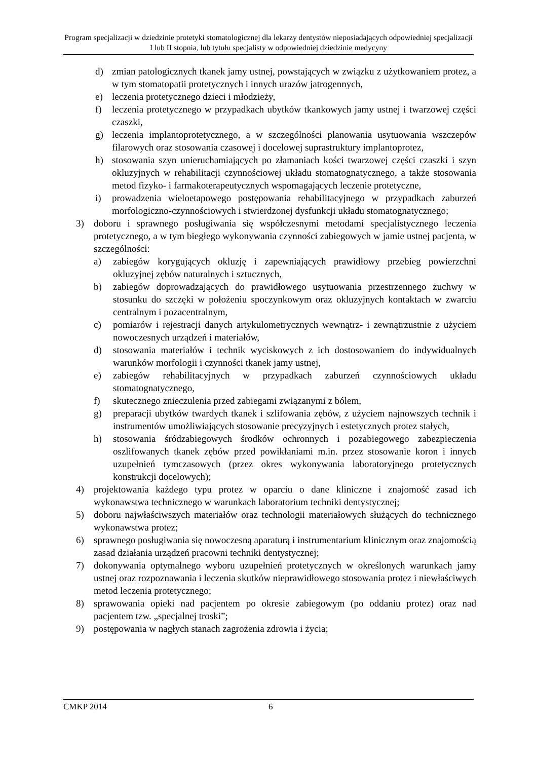Program specjalizacji w dziedzinie protetyki stomatologicznej dla lekarzy dentystów nieposiadających odpowiedniej specjalizacji I lub II stopnia, lub tytułu specjalisty w odpowiedniej dziedzinie medycyny
d) zmian patologicznych tkanek jamy ustnej, powstających w związku z użytkowaniem protez, a w tym stomatopatii protetycznych i innych urazów jatrogennych,
e) leczenia protetycznego dzieci i młodzieży,
f) leczenia protetycznego w przypadkach ubytków tkankowych jamy ustnej i twarzowej części czaszki,
g) leczenia implantoprotetycznego, a w szczególności planowania usytuowania wszczepów filarowych oraz stosowania czasowej i docelowej suprastruktury implantoprotez,
h) stosowania szyn unieruchamiających po złamaniach kości twarzowej części czaszki i szyn okluzyjnych w rehabilitacji czynnościowej układu stomatognatycznego, a także stosowania metod fizyko- i farmakoterapeutycznych wspomagających leczenie protetyczne,
i) prowadzenia wieloetapowego postępowania rehabilitacyjnego w przypadkach zaburzeń morfologiczno-czynnościowych i stwierdzonej dysfunkcji układu stomatognatycznego;
3) doboru i sprawnego posługiwania się współczesnymi metodami specjalistycznego leczenia protetycznego, a w tym biegłego wykonywania czynności zabiegowych w jamie ustnej pacjenta, w szczególności:
a) zabiegów korygujących okluzję i zapewniających prawidłowy przebieg powierzchni okluzyjnej zębów naturalnych i sztucznych,
b) zabiegów doprowadzających do prawidłowego usytuowania przestrzennego żuchwy w stosunku do szczęki w położeniu spoczynkowym oraz okluzyjnych kontaktach w zwarciu centralnym i pozacentralnym,
c) pomiarów i rejestracji danych artykulometrycznych wewnątrz- i zewnątrzustnie z użyciem nowoczesnych urządzeń i materiałów,
d) stosowania materiałów i technik wyciskowych z ich dostosowaniem do indywidualnych warunków morfologii i czynności tkanek jamy ustnej,
e) zabiegów rehabilitacyjnych w przypadkach zaburzeń czynnościowych układu stomatognatycznego,
f) skutecznego znieczulenia przed zabiegami związanymi z bólem,
g) preparacji ubytków twardych tkanek i szlifowania zębów, z użyciem najnowszych technik i instrumentów umożliwiających stosowanie precyzyjnych i estetycznych protez stałych,
h) stosowania śródzabiegowych środków ochronnych i pozabiegowego zabezpieczenia oszlifowanych tkanek zębów przed powikłaniami m.in. przez stosowanie koron i innych uzupełnień tymczasowych (przez okres wykonywania laboratoryjnego protetycznych konstrukcji docelowych);
4) projektowania każdego typu protez w oparciu o dane kliniczne i znajomość zasad ich wykonawstwa technicznego w warunkach laboratorium techniki dentystycznej;
5) doboru najwłaściwszych materiałów oraz technologii materiałowych służących do technicznego wykonawstwa protez;
6) sprawnego posługiwania się nowoczesną aparaturą i instrumentarium klinicznym oraz znajomością zasad działania urządzeń pracowni techniki dentystycznej;
7) dokonywania optymalnego wyboru uzupełnień protetycznych w określonych warunkach jamy ustnej oraz rozpoznawania i leczenia skutków nieprawidłowego stosowania protez i niewłaściwych metod leczenia protetycznego;
8) sprawowania opieki nad pacjentem po okresie zabiegowym (po oddaniu protez) oraz nad pacjentem tzw. „specjalnej troski”;
9) postępowania w nagłych stanach zagrożenia zdrowia i życia;
CMKP 2014 6